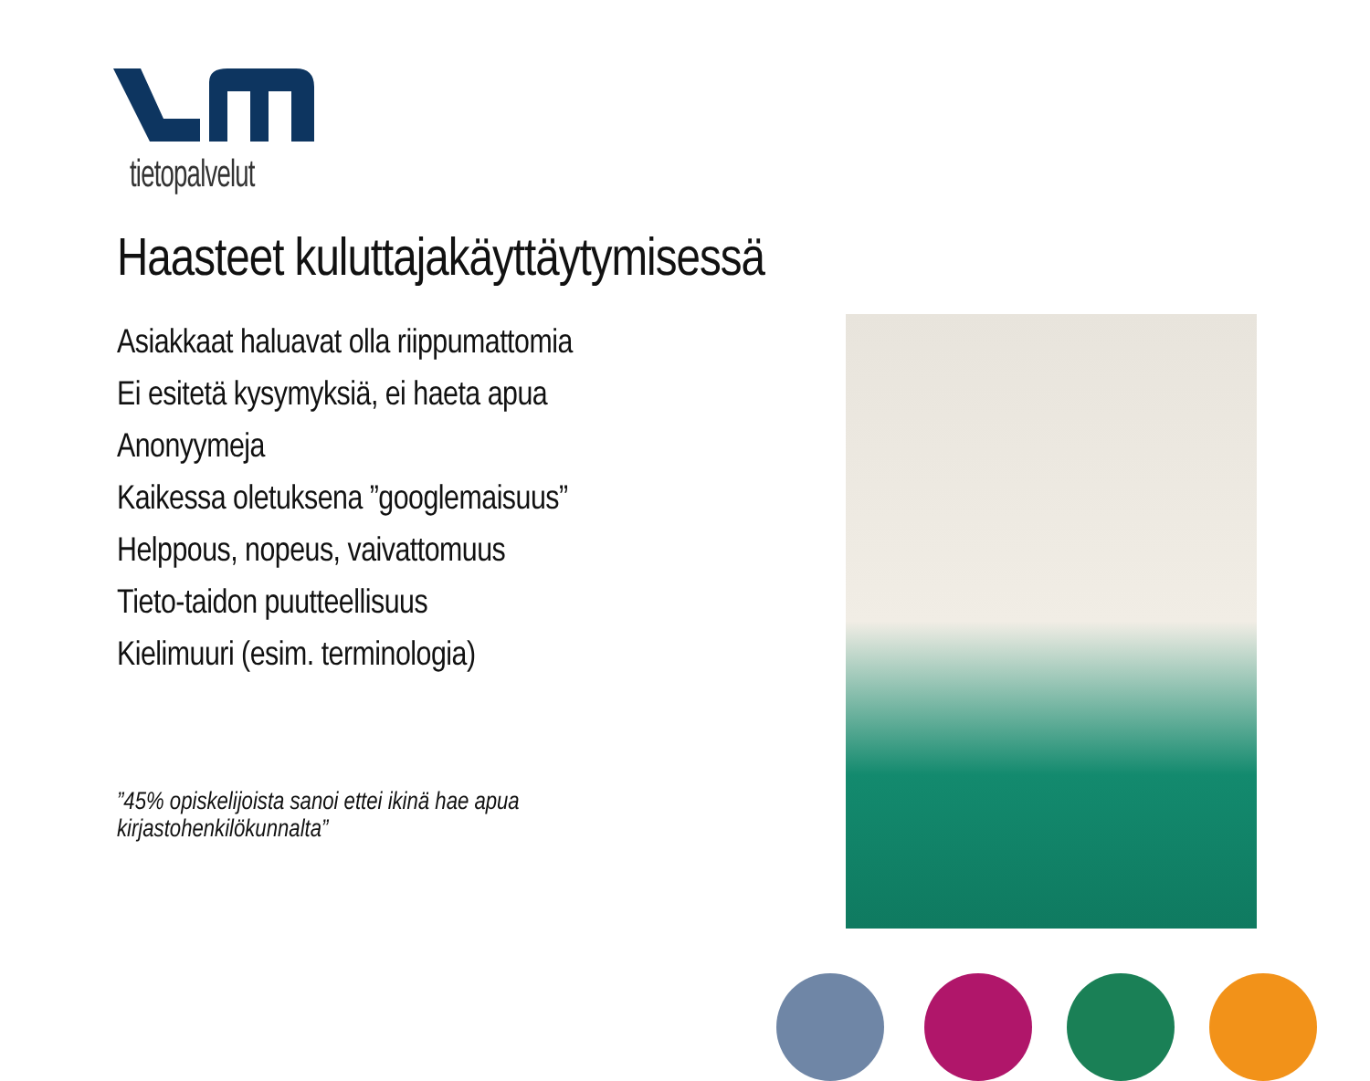tietopalvelut
Haasteet kuluttajakäyttäytymisessä
Asiakkaat haluavat olla riippumattomia
Ei esitetä kysymyksiä, ei haeta apua
Anonyymeja
Kaikessa oletuksena ”googlemaisuus”
Helppous, nopeus, vaivattomuus
Tieto-taidon puutteellisuus
Kielimuuri (esim. terminologia)
”45% opiskelijoista sanoi ettei ikinä hae apua kirjastohenkilökunnalta”